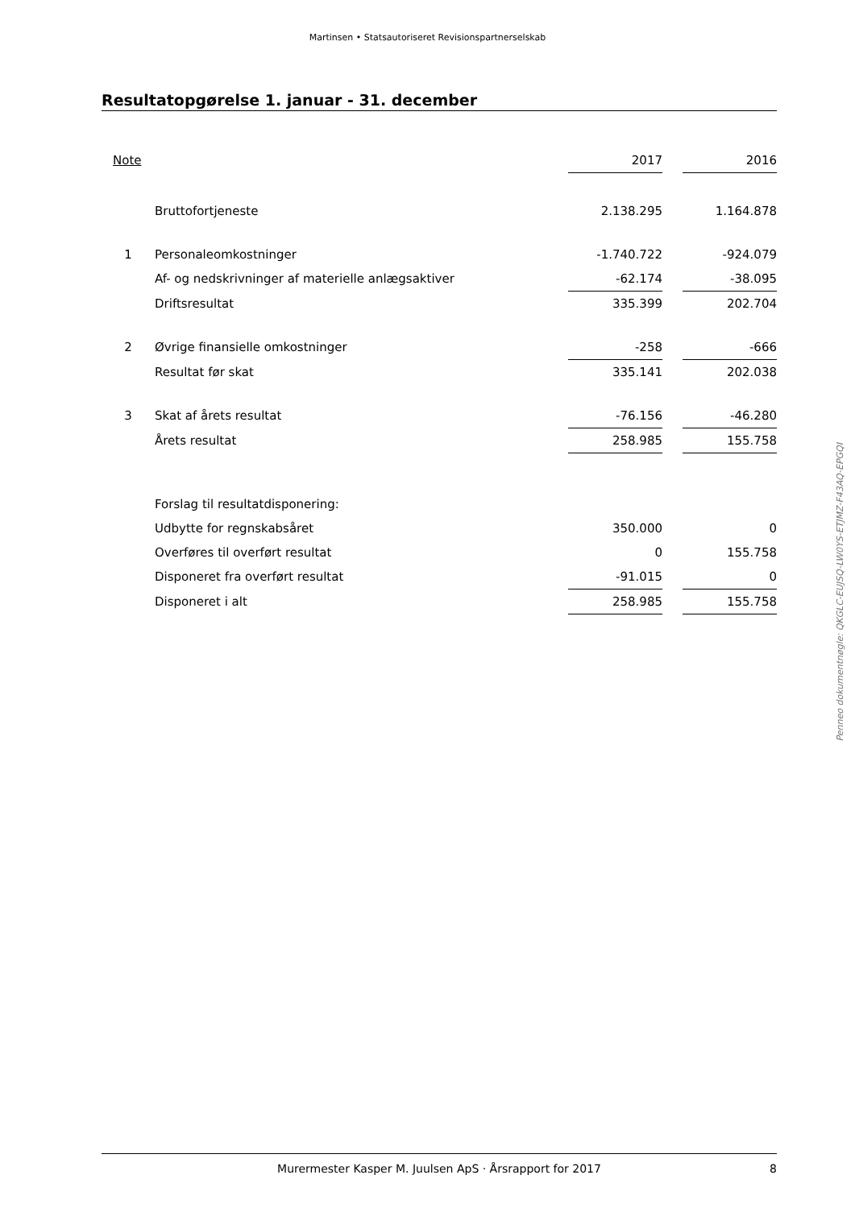Martinsen • Statsautoriseret Revisionspartnerselskab
Resultatopgørelse 1. januar - 31. december
| Note | | 2017 | | 2016 |
| --- | --- | --- | --- | --- |
| | Bruttofortjeneste | 2.138.295 | | 1.164.878 |
| 1 | Personaleomkostninger | -1.740.722 | | -924.079 |
| | Af- og nedskrivninger af materielle anlægsaktiver | -62.174 | | -38.095 |
| | Driftsresultat | 335.399 | | 202.704 |
| 2 | Øvrige finansielle omkostninger | -258 | | -666 |
| | Resultat før skat | 335.141 | | 202.038 |
| 3 | Skat af årets resultat | -76.156 | | -46.280 |
| | Årets resultat | 258.985 | | 155.758 |
| | Forslag til resultatdisponering: | | | |
| | Udbytte for regnskabsåret | 350.000 | | 0 |
| | Overføres til overført resultat | 0 | | 155.758 |
| | Disponeret fra overført resultat | -91.015 | | 0 |
| | Disponeret i alt | 258.985 | | 155.758 |
Penneo dokumentnøgle: QKGLC-EUJSQ-LW0YS-ETJMZ-F43AQ-EPGQI
Murermester Kasper M. Juulsen ApS · Årsrapport for 2017
8